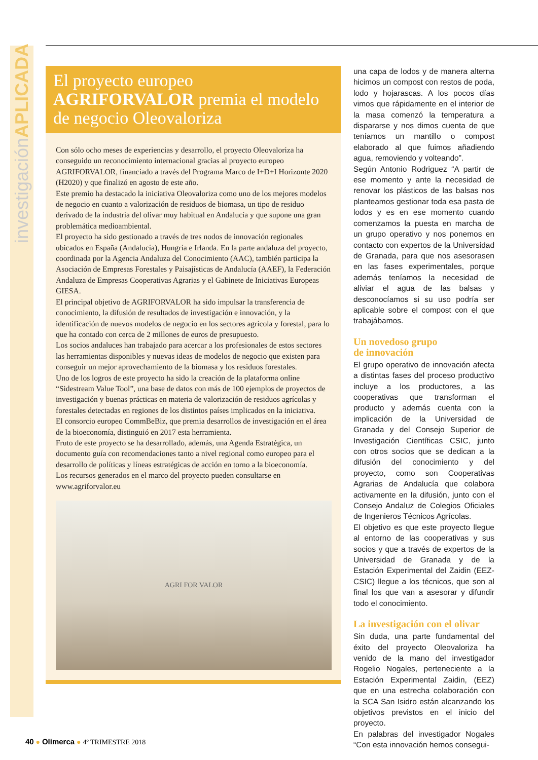investigaciónAPLICADA
El proyecto europeo
AGRIFORVALOR premia el modelo de negocio Oleovaloriza
Con sólo ocho meses de experiencias y desarrollo, el proyecto Oleovaloriza ha conseguido un reconocimiento internacional gracias al proyecto europeo AGRIFORVALOR, financiado a través del Programa Marco de I+D+I Horizonte 2020 (H2020) y que finalizó en agosto de este año.
Este premio ha destacado la iniciativa Oleovaloriza como uno de los mejores modelos de negocio en cuanto a valorización de residuos de biomasa, un tipo de residuo derivado de la industria del olivar muy habitual en Andalucía y que supone una gran problemática medioambiental.
El proyecto ha sido gestionado a través de tres nodos de innovación regionales ubicados en España (Andalucía), Hungría e Irlanda. En la parte andaluza del proyecto, coordinada por la Agencia Andaluza del Conocimiento (AAC), también participa la Asociación de Empresas Forestales y Paisajísticas de Andalucía (AAEF), la Federación Andaluza de Empresas Cooperativas Agrarias y el Gabinete de Iniciativas Europeas GIESA.
El principal objetivo de AGRIFORVALOR ha sido impulsar la transferencia de conocimiento, la difusión de resultados de investigación e innovación, y la identificación de nuevos modelos de negocio en los sectores agrícola y forestal, para lo que ha contado con cerca de 2 millones de euros de presupuesto.
Los socios andaluces han trabajado para acercar a los profesionales de estos sectores las herramientas disponibles y nuevas ideas de modelos de negocio que existen para conseguir un mejor aprovechamiento de la biomasa y los residuos forestales.
Uno de los logros de este proyecto ha sido la creación de la plataforma online “Sidestream Value Tool”, una base de datos con más de 100 ejemplos de proyectos de investigación y buenas prácticas en materia de valorización de residuos agrícolas y forestales detectadas en regiones de los distintos países implicados en la iniciativa.
El consorcio europeo CommBeBiz, que premia desarrollos de investigación en el área de la bioeconomía, distinguió en 2017 esta herramienta.
Fruto de este proyecto se ha desarrollado, además, una Agenda Estratégica, un documento guía con recomendaciones tanto a nivel regional como europeo para el desarrollo de políticas y líneas estratégicas de acción en torno a la bioeconomía.
Los recursos generados en el marco del proyecto pueden consultarse en www.agriforvalor.eu
AGRI FOR VALOR
una capa de lodos y de manera alterna hicimos un compost con restos de poda, lodo y hojarascas. A los pocos días vimos que rápidamente en el interior de la masa comenzó la temperatura a dispararse y nos dimos cuenta de que teníamos un mantillo o compost elaborado al que fuimos añadiendo agua, removiendo y volteando”.
Según Antonio Rodriguez “A partir de ese momento y ante la necesidad de renovar los plásticos de las balsas nos planteamos gestionar toda esa pasta de lodos y es en ese momento cuando comenzamos la puesta en marcha de un grupo operativo y nos ponemos en contacto con expertos de la Universidad de Granada, para que nos asesorasen en las fases experimentales, porque además teníamos la necesidad de aliviar el agua de las balsas y desconocíamos si su uso podría ser aplicable sobre el compost con el que trabajábamos.
Un novedoso grupo
de innovación
El grupo operativo de innovación afecta a distintas fases del proceso productivo incluye a los productores, a las cooperativas que transforman el producto y además cuenta con la implicación de la Universidad de Granada y del Consejo Superior de Investigación Científicas CSIC, junto con otros socios que se dedican a la difusión del conocimiento y del proyecto, como son Cooperativas Agrarias de Andalucía que colabora activamente en la difusión, junto con el Consejo Andaluz de Colegios Oficiales de Ingenieros Técnicos Agrícolas.
El objetivo es que este proyecto llegue al entorno de las cooperativas y sus socios y que a través de expertos de la Universidad de Granada y de la Estación Experimental del Zaidin (EEZ-CSIC) llegue a los técnicos, que son al final los que van a asesorar y difundir todo el conocimiento.
La investigación con el olivar
Sin duda, una parte fundamental del éxito del proyecto Oleovaloriza ha venido de la mano del investigador Rogelio Nogales, perteneciente a la Estación Experimental Zaidin, (EEZ) que en una estrecha colaboración con la SCA San Isidro están alcanzando los objetivos previstos en el inicio del proyecto.
En palabras del investigador Nogales “Con esta innovación hemos consegui-
40 ● Olimerca ● 4º TRIMESTRE 2018